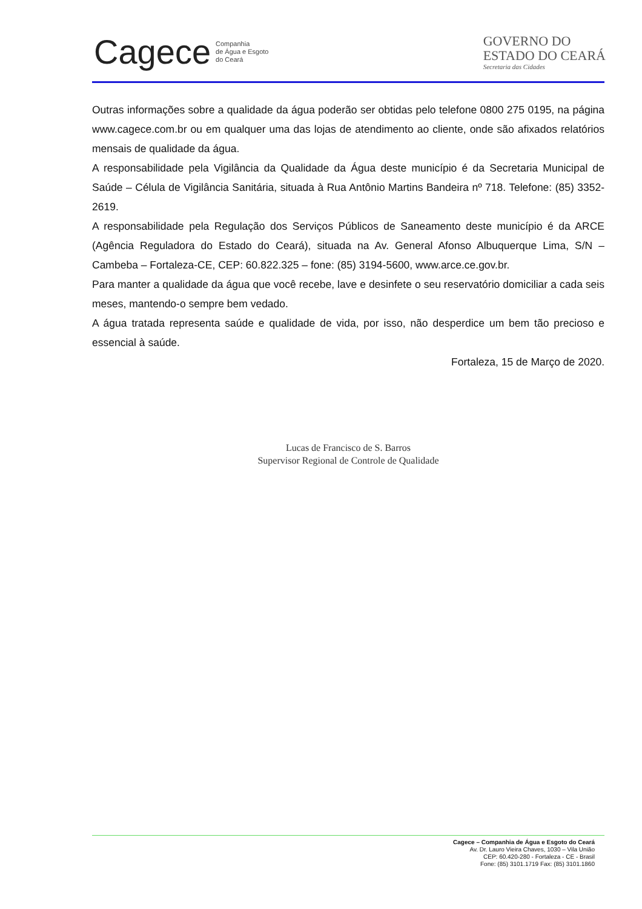Cagece Companhia
de Água e Esgoto
do Ceará
GOVERNO DO
ESTADO DO CEARÁ
Secretaria das Cidades
Outras informações sobre a qualidade da água poderão ser obtidas pelo telefone 0800 275 0195, na página www.cagece.com.br ou em qualquer uma das lojas de atendimento ao cliente, onde são afixados relatórios mensais de qualidade da água.
A responsabilidade pela Vigilância da Qualidade da Água deste município é da Secretaria Municipal de Saúde – Célula de Vigilância Sanitária, situada à Rua Antônio Martins Bandeira nº 718. Telefone: (85) 3352-2619.
A responsabilidade pela Regulação dos Serviços Públicos de Saneamento deste município é da ARCE (Agência Reguladora do Estado do Ceará), situada na Av. General Afonso Albuquerque Lima, S/N – Cambeba – Fortaleza-CE, CEP: 60.822.325 – fone: (85) 3194-5600, www.arce.ce.gov.br.
Para manter a qualidade da água que você recebe, lave e desinfete o seu reservatório domiciliar a cada seis meses, mantendo-o sempre bem vedado.
A água tratada representa saúde e qualidade de vida, por isso, não desperdice um bem tão precioso e essencial à saúde.
Fortaleza, 15 de Março de 2020.
Lucas de Francisco de S. Barros
Supervisor Regional de Controle de Qualidade
Cagece – Companhia de Água e Esgoto do Ceará
Av. Dr. Lauro Vieira Chaves, 1030 – Vila União
CEP: 60.420-280 - Fortaleza - CE - Brasil
Fone: (85) 3101.1719 Fax: (85) 3101.1860